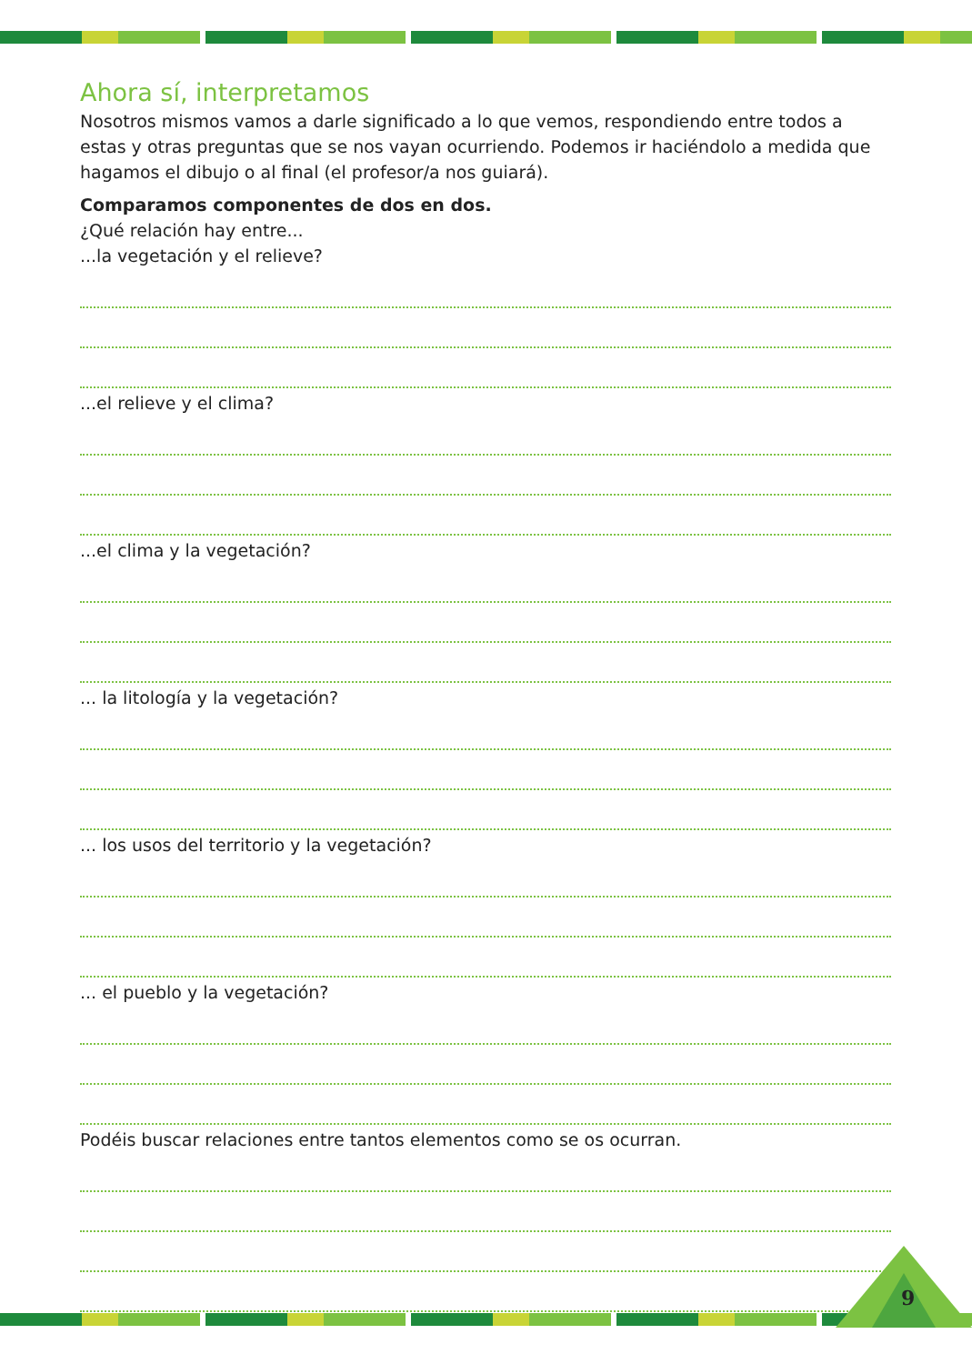Ahora sí, interpretamos
Nosotros mismos vamos a darle significado a lo que vemos, respondiendo entre todos a estas y otras preguntas que se nos vayan ocurriendo. Podemos ir haciéndolo a medida que hagamos el dibujo o al final (el profesor/a nos guiará).
Comparamos componentes de dos en dos.
¿Qué relación hay entre...
...la vegetación y el relieve?
...el relieve y el clima?
...el clima y la vegetación?
... la litología y la vegetación?
... los usos del territorio y la vegetación?
... el pueblo y la vegetación?
Podéis buscar relaciones entre tantos elementos como se os ocurran.
9